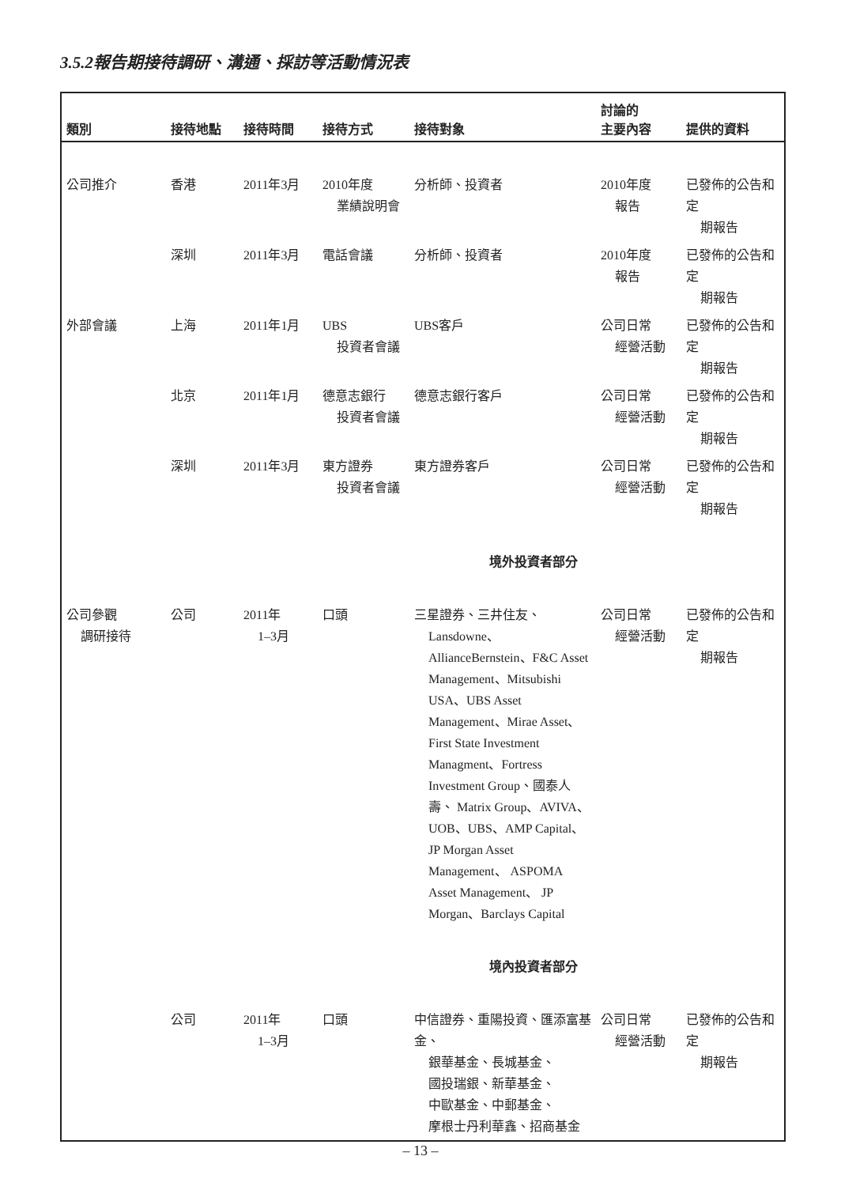3.5.2報告期接待調研、溝通、採訪等活動情況表
| 類別 | 接待地點 | 接待時間 | 接待方式 | 接待對象 | 討論的 主要內容 | 提供的資料 |
| --- | --- | --- | --- | --- | --- | --- |
| 公司推介 | 香港 | 2011年3月 | 2010年度 業績說明會 | 分析師、投資者 | 2010年度 報告 | 已發佈的公告和定 期報告 |
| | 深圳 | 2011年3月 | 電話會議 | 分析師、投資者 | 2010年度 報告 | 已發佈的公告和定 期報告 |
| 外部會議 | 上海 | 2011年1月 | UBS 投資者會議 | UBS客戶 | 公司日常 經營活動 | 已發佈的公告和定 期報告 |
| | 北京 | 2011年1月 | 德意志銀行 投資者會議 | 德意志銀行客戶 | 公司日常 經營活動 | 已發佈的公告和定 期報告 |
| | 深圳 | 2011年3月 | 東方證券 投資者會議 | 東方證券客戶 | 公司日常 經營活動 | 已發佈的公告和定 期報告 |
| 境外投資者部分 | | | | | | |
| 公司參觀 調研接待 | 公司 | 2011年 1–3月 | 口頭 | 三星證券、三井住友、 Lansdowne、 AllianceBernstein、F&C Asset Management、Mitsubishi USA、UBS Asset Management、Mirae Asset、 First State Investment Managment、Fortress Investment Group、國泰人壽、 Matrix Group、AVIVA、 UOB、UBS、AMP Capital、JP Morgan Asset Management、 ASPOMA Asset Management、 JP Morgan、Barclays Capital | 公司日常 經營活動 | 已發佈的公告和定 期報告 |
| 境內投資者部分 | | | | | | |
| | 公司 | 2011年 1–3月 | 口頭 | 中信證券、重陽投資、匯添富基金、 銀華基金、長城基金、 國投瑞銀、新華基金、 中歐基金、中郵基金、 摩根士丹利華鑫、招商基金 | 公司日常 經營活動 | 已發佈的公告和定 期報告 |
– 13 –